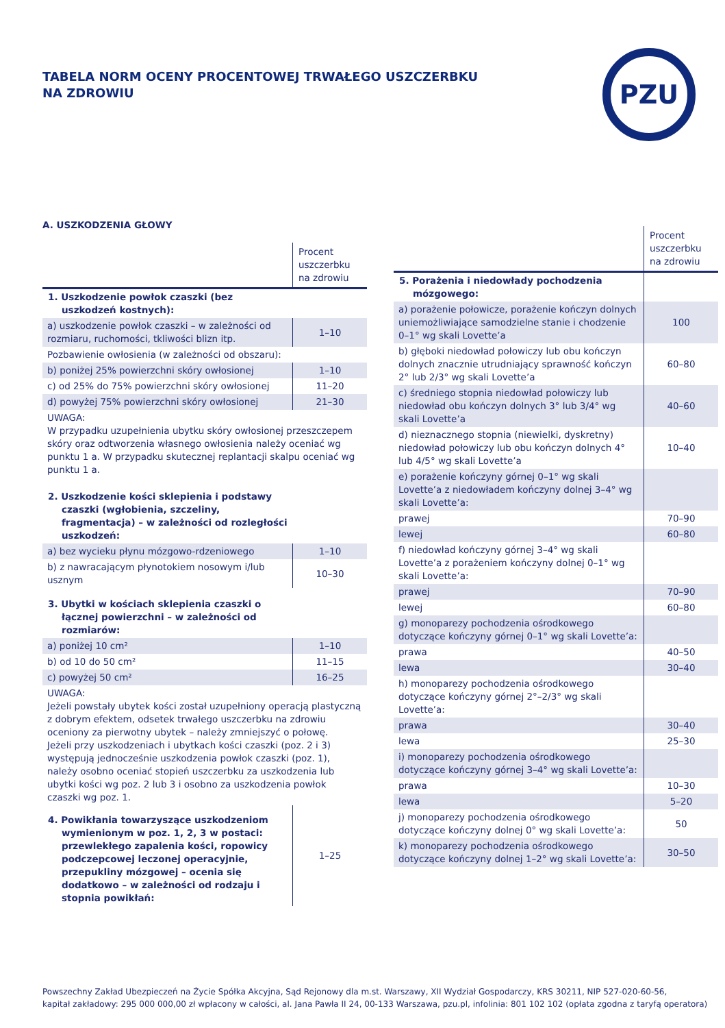TABELA NORM OCENY PROCENTOWEJ TRWAŁEGO USZCZERBKU
NA ZDROWIU
PZU
A. USZKODZENIA GŁOWY
| | Procent uszczerbku na zdrowiu |
| --- | --- |
| 1. Uszkodzenie powłok czaszki (bez uszkodzeń kostnych): | |
| a) uszkodzenie powłok czaszki – w zależności od rozmiaru, ruchomości, tkliwości blizn itp. | 1–10 |
| Pozbawienie owłosienia (w zależności od obszaru): | |
| b) poniżej 25% powierzchni skóry owłosionej | 1–10 |
| c) od 25% do 75% powierzchni skóry owłosionej | 11–20 |
| d) powyżej 75% powierzchni skóry owłosionej | 21–30 |
| UWAGA: W przypadku uzupełnienia ubytku skóry owłosionej przeszczepem skóry oraz odtworzenia własnego owłosienia należy oceniać wg punktu 1 a. W przypadku skutecznej replantacji skalpu oceniać wg punktu 1 a. | |
| 2. Uszkodzenie kości sklepienia i podstawy czaszki (wgłobienia, szczeliny, fragmentacja) – w zależności od rozległości uszkodzeń: | |
| a) bez wycieku płynu mózgowo-rdzeniowego | 1–10 |
| b) z nawracającym płynotokiem nosowym i/lub usznym | 10–30 |
| 3. Ubytki w kościach sklepienia czaszki o łącznej powierzchni – w zależności od rozmiarów: | |
| a) poniżej 10 cm² | 1–10 |
| b) od 10 do 50 cm² | 11–15 |
| c) powyżej 50 cm² | 16–25 |
| UWAGA: Jeżeli powstały ubytek kości został uzupełniony operacją plastyczną z dobrym efektem, odsetek trwałego uszczerbku na zdrowiu oceniony za pierwotny ubytek – należy zmniejszyć o połowę. Jeżeli przy uszkodzeniach i ubytkach kości czaszki (poz. 2 i 3) występują jednocześnie uszkodzenia powłok czaszki (poz. 1), należy osobno oceniać stopień uszczerbku za uszkodzenia lub ubytki kości wg poz. 2 lub 3 i osobno za uszkodzenia powłok czaszki wg poz. 1. | |
| 4. Powikłania towarzyszące uszkodzeniom wymienionym w poz. 1, 2, 3 w postaci: przewlekłego zapalenia kości, ropowicy podczepcowej leczonej operacyjnie, przepukliny mózgowej – ocenia się dodatkowo – w zależności od rodzaju i stopnia powikłań: | 1–25 |
| | Procent uszczerbku na zdrowiu |
| --- | --- |
| 5. Porażenia i niedowłady pochodzenia mózgowego: | |
| a) porażenie połowicze, porażenie kończyn dolnych uniemożliwiające samodzielne stanie i chodzenie 0–1° wg skali Lovette’a | 100 |
| b) głęboki niedowład połowiczy lub obu kończyn dolnych znacznie utrudniający sprawność kończyn 2° lub 2/3° wg skali Lovette’a | 60–80 |
| c) średniego stopnia niedowład połowiczy lub niedowład obu kończyn dolnych 3° lub 3/4° wg skali Lovette’a | 40–60 |
| d) nieznacznego stopnia (niewielki, dyskretny) niedowład połowiczy lub obu kończyn dolnych 4° lub 4/5° wg skali Lovette’a | 10–40 |
| e) porażenie kończyny górnej 0–1° wg skali Lovette’a z niedowładem kończyny dolnej 3–4° wg skali Lovette’a: | |
| prawej | 70–90 |
| lewej | 60–80 |
| f) niedowład kończyny górnej 3–4° wg skali Lovette’a z porażeniem kończyny dolnej 0–1° wg skali Lovette’a: | |
| prawej | 70–90 |
| lewej | 60–80 |
| g) monoparezy pochodzenia ośrodkowego dotyczące kończyny górnej 0–1° wg skali Lovette’a: | |
| prawa | 40–50 |
| lewa | 30–40 |
| h) monoparezy pochodzenia ośrodkowego dotyczące kończyny górnej 2°–2/3° wg skali Lovette’a: | |
| prawa | 30–40 |
| lewa | 25–30 |
| i) monoparezy pochodzenia ośrodkowego dotyczące kończyny górnej 3–4° wg skali Lovette’a: | |
| prawa | 10–30 |
| lewa | 5–20 |
| j) monoparezy pochodzenia ośrodkowego dotyczące kończyny dolnej 0° wg skali Lovette’a: | 50 |
| k) monoparezy pochodzenia ośrodkowego dotyczące kończyny dolnej 1–2° wg skali Lovette’a: | 30–50 |
Powszechny Zakład Ubezpieczeń na Życie Spółka Akcyjna, Sąd Rejonowy dla m.st. Warszawy, XII Wydział Gospodarczy, KRS 30211, NIP 527-020-60-56,
kapitał zakładowy: 295 000 000,00 zł wpłacony w całości, al. Jana Pawła II 24, 00-133 Warszawa, pzu.pl, infolinia: 801 102 102 (opłata zgodna z taryfą operatora)